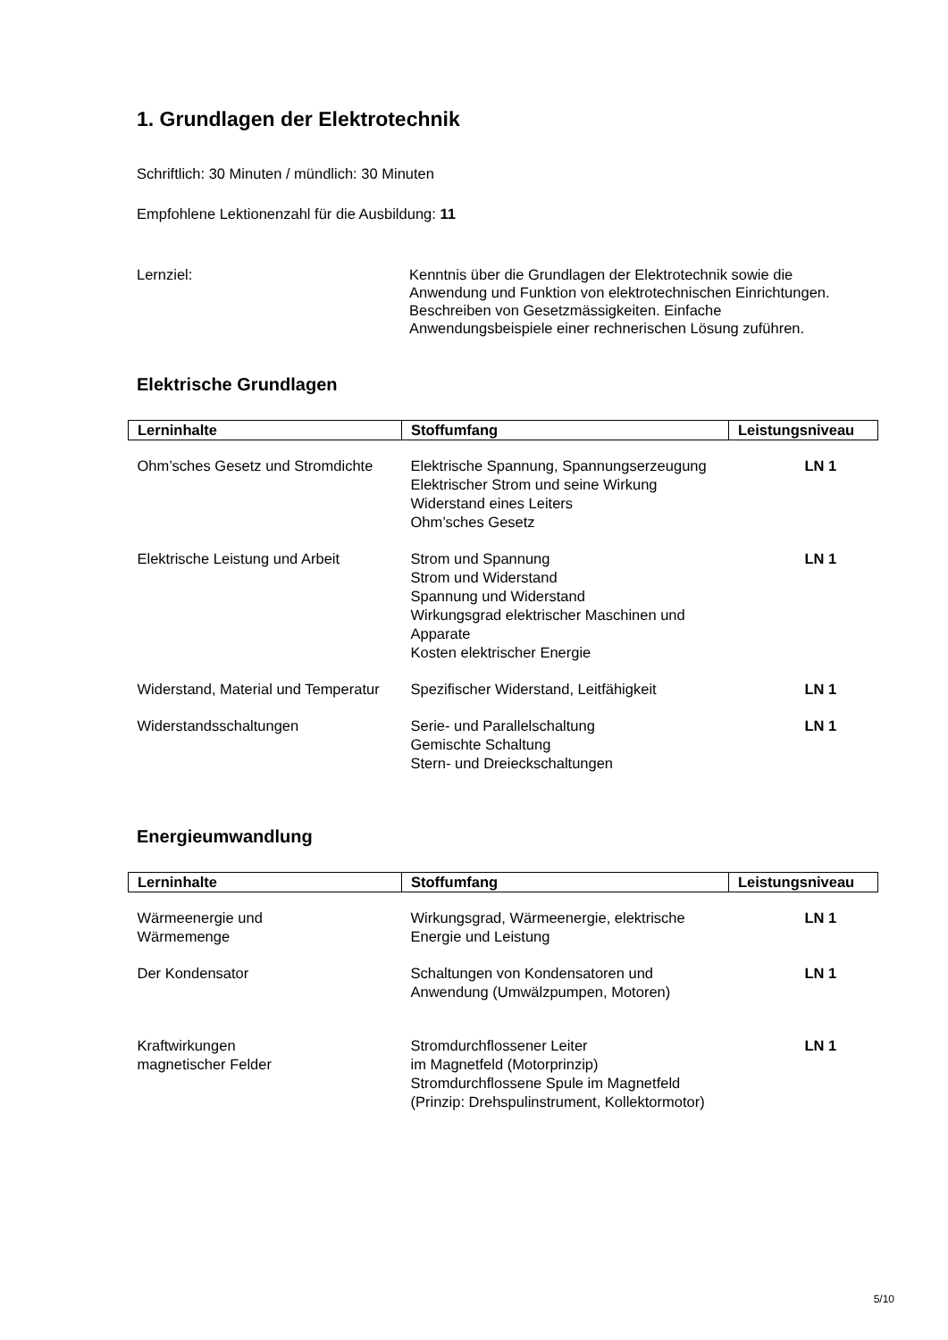1. Grundlagen der Elektrotechnik
Schriftlich: 30 Minuten / mündlich: 30 Minuten
Empfohlene Lektionenzahl für die Ausbildung: 11
Lernziel: Kenntnis über die Grundlagen der Elektrotechnik sowie die Anwendung und Funktion von elektrotechnischen Einrichtungen. Beschreiben von Gesetzmässigkeiten. Einfache Anwendungsbeispiele einer rechnerischen Lösung zuführen.
Elektrische Grundlagen
| Lerninhalte | Stoffumfang | Leistungsniveau |
| --- | --- | --- |
| Ohm’sches Gesetz und Stromdichte | Elektrische Spannung, Spannungserzeugung Elektrischer Strom und seine Wirkung Widerstand eines Leiters Ohm’sches Gesetz | LN 1 |
| Elektrische Leistung und Arbeit | Strom und Spannung Strom und Widerstand Spannung und Widerstand Wirkungsgrad elektrischer Maschinen und Apparate Kosten elektrischer Energie | LN 1 |
| Widerstand, Material und Temperatur | Spezifischer Widerstand, Leitfähigkeit | LN 1 |
| Widerstandsschaltungen | Serie- und Parallelschaltung Gemischte Schaltung Stern- und Dreieckschaltungen | LN 1 |
Energieumwandlung
| Lerninhalte | Stoffumfang | Leistungsniveau |
| --- | --- | --- |
| Wärmeenergie und Wärmemenge | Wirkungsgrad, Wärmeenergie, elektrische Energie und Leistung | LN 1 |
| Der Kondensator | Schaltungen von Kondensatoren und Anwendung (Umwälzpumpen, Motoren) | LN 1 |
| Kraftwirkungen magnetischer Felder | Stromdurchflossener Leiter im Magnetfeld (Motorprinzip) Stromdurchflossene Spule im Magnetfeld (Prinzip: Drehspulinstrument, Kollektormotor) | LN 1 |
5/10